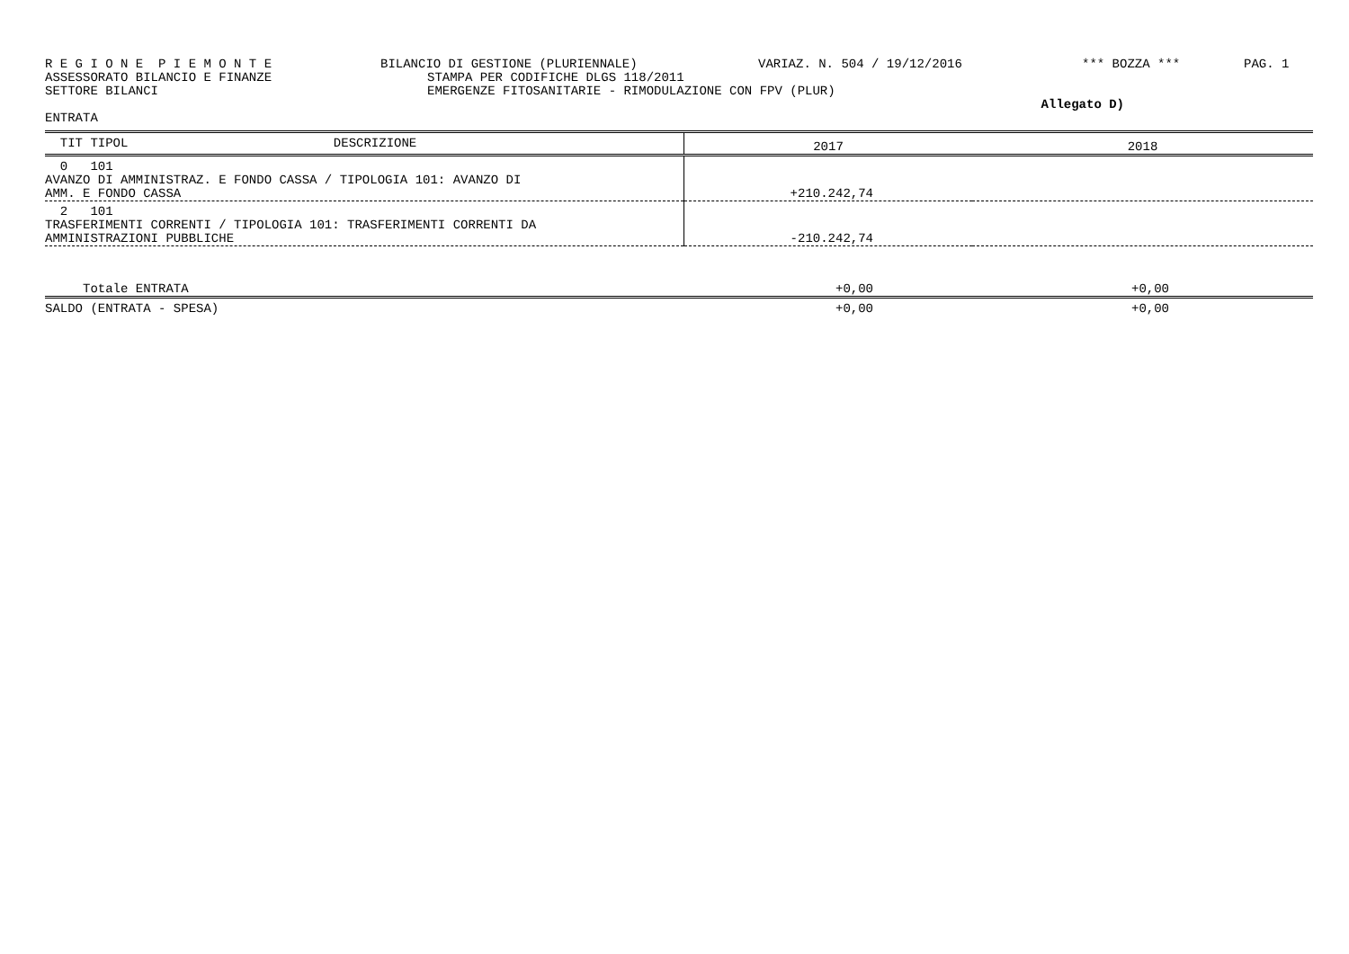R E G I O N E P I E M O N T E BILANCIO DI GESTIONE (PLURIENNALE) VARIAZ. N. 504 / 19/12/2016 *** BOZZA *** PAG. 1
ASSESSORATO BILANCIO E FINANZE STAMPA PER CODIFICHE DLGS 118/2011
SETTORE BILANCI EMERGENZE FITOSANITARIE - RIMODULAZIONE CON FPV (PLUR)
Allegato D)
ENTRATA
| TIT TIPOL DESCRIZIONE | 2017 | 2018 |
| --- | --- | --- |
| 0 101 AVANZO DI AMMINISTRAZ. E FONDO CASSA / TIPOLOGIA 101: AVANZO DI AMM. E FONDO CASSA | +210.242,74 | |
| 2 101 TRASFERIMENTI CORRENTI / TIPOLOGIA 101: TRASFERIMENTI CORRENTI DA AMMINISTRAZIONI PUBBLICHE | -210.242,74 | |
| Totale ENTRATA | +0,00 | +0,00 |
| SALDO (ENTRATA - SPESA) | +0,00 | +0,00 |